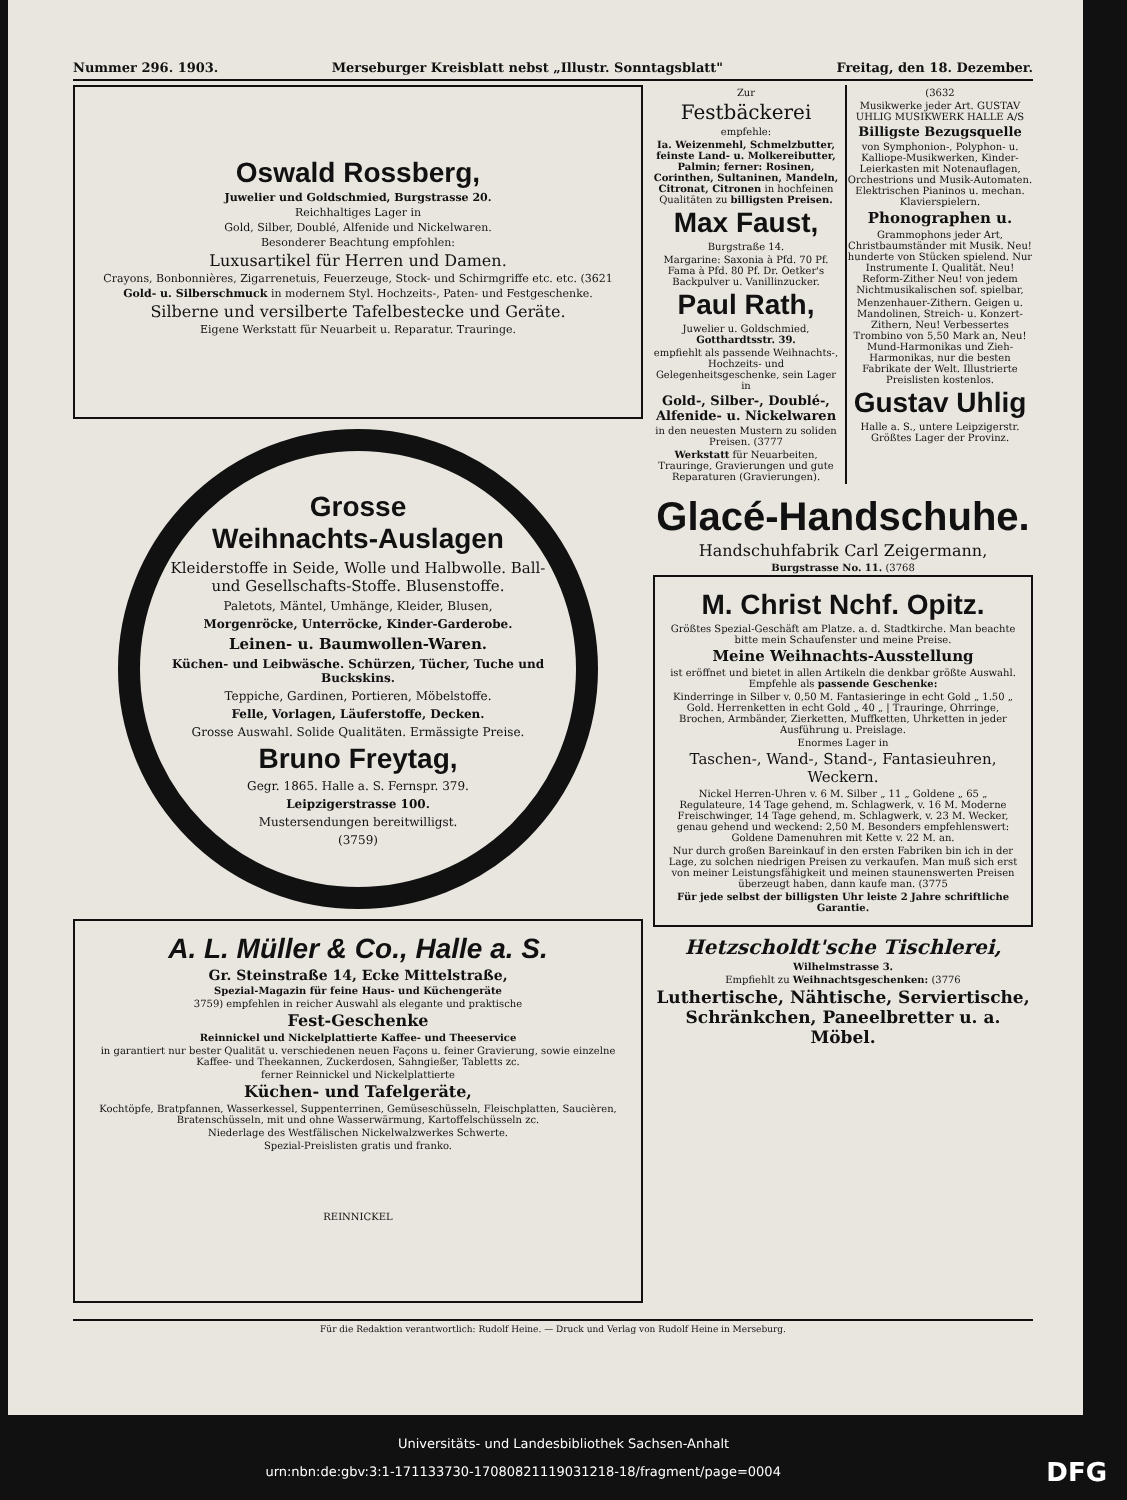Nummer 296. 1903. Merseburger Kreisblatt nebst „Illustr. Sonntagsblatt" Freitag, den 18. Dezember.
Oswald Rossberg,
Juwelier und Goldschmied, Burgstrasse 20.
Reichhaltiges Lager in
Gold, Silber, Doublé, Alfenide und Nickelwaren.
Besonderer Beachtung empfohlen:
Luxusartikel für Herren und Damen.
Crayons, Bonbonnières, Zigarrenetuis, Feuerzeuge, Stock- und Schirmgriffe etc. etc. (3621
Gold- u. Silberschmuck in modernem Styl. Hochzeits-, Paten- und Festgeschenke.
Silberne und versilberte Tafelbestecke und Geräte.
Eigene Werkstatt für Neuarbeit u. Reparatur. Trauringe.
Grosse
Weihnachts-Auslagen
Kleiderstoffe in Seide, Wolle und Halbwolle. Ball- und Gesellschafts-Stoffe. Blusenstoffe.
Paletots, Mäntel, Umhänge, Kleider, Blusen,
Morgenröcke, Unterröcke, Kinder-Garderobe.
Leinen- u. Baumwollen-Waren.
Küchen- und Leibwäsche. Schürzen, Tücher, Tuche und Buckskins.
Teppiche, Gardinen, Portieren, Möbelstoffe.
Felle, Vorlagen, Läuferstoffe, Decken.
Grosse Auswahl. Solide Qualitäten. Ermässigte Preise.
Bruno Freytag,
Gegr. 1865. Halle a. S. Fernspr. 379.
Leipzigerstrasse 100.
Mustersendungen bereitwilligst.
(3759)
A. L. Müller & Co., Halle a. S.
Gr. Steinstraße 14, Ecke Mittelstraße,
Spezial-Magazin für feine Haus- und Küchengeräte
3759) empfehlen in reicher Auswahl als elegante und praktische
Fest-Geschenke
Reinnickel und Nickelplattierte Kaffee- und Theeservice
in garantiert nur bester Qualität u. verschiedenen neuen Façons u. feiner Gravierung, sowie einzelne Kaffee- und Theekannen, Zuckerdosen, Sahngießer, Tabletts zc.
ferner Reinnickel und Nickelplattierte
Küchen- und Tafelgeräte,
Kochtöpfe, Bratpfannen, Wasserkessel, Suppenterrinen, Gemüseschüsseln, Fleischplatten, Saucièren, Bratenschüsseln, mit und ohne Wasserwärmung, Kartoffelschüsseln zc.
Niederlage des Westfälischen Nickelwalzwerkes Schwerte.
Spezial-Preislisten gratis und franko.
REINNICKEL
Zur
Festbäckerei
empfehle:
Ia. Weizenmehl, Schmelzbutter, feinste Land- u. Molkereibutter, Palmin; ferner: Rosinen, Corinthen, Sultaninen, Mandeln, Citronat, Citronen in hochfeinen Qualitäten zu billigsten Preisen.
Max Faust,
Burgstraße 14.
Margarine: Saxonia à Pfd. 70 Pf. Fama à Pfd. 80 Pf. Dr. Oetker's Backpulver u. Vanillinzucker.
Paul Rath,
Juwelier u. Goldschmied, Gotthardtsstr. 39.
empfiehlt als passende Weihnachts-, Hochzeits- und Gelegenheitsgeschenke, sein Lager in
Gold-, Silber-, Doublé-, Alfenide- u. Nickelwaren
in den neuesten Mustern zu soliden Preisen. (3777
Werkstatt für Neuarbeiten, Trauringe, Gravierungen und gute Reparaturen (Gravierungen).
(3632
Musikwerke jeder Art. GUSTAV UHLIG MUSIKWERK HALLE A/S
Billigste Bezugsquelle
von Symphonion-, Polyphon- u. Kalliope-Musikwerken, Kinder-Leierkasten mit Notenauflagen, Orchestrions und Musik-Automaten. Elektrischen Pianinos u. mechan. Klavierspielern.
Phonographen u.
Grammophons jeder Art, Christbaumständer mit Musik. Neu! hunderte von Stücken spielend. Nur Instrumente I. Qualität. Neu! Reform-Zither Neu! von jedem Nichtmusikalischen sof. spielbar,
Menzenhauer-Zithern. Geigen u. Mandolinen, Streich- u. Konzert-Zithern, Neu! Verbessertes Trombino von 5,50 Mark an, Neu! Mund-Harmonikas und Zieh-Harmonikas, nur die besten Fabrikate der Welt. Illustrierte Preislisten kostenlos.
Gustav Uhlig
Halle a. S., untere Leipzigerstr. Größtes Lager der Provinz.
Glacé-Handschuhe.
Handschuhfabrik Carl Zeigermann,
Burgstrasse No. 11. (3768
M. Christ Nchf. Opitz.
Größtes Spezial-Geschäft am Platze. a. d. Stadtkirche. Man beachte bitte mein Schaufenster und meine Preise.
Meine Weihnachts-Ausstellung
ist eröffnet und bietet in allen Artikeln die denkbar größte Auswahl. Empfehle als passende Geschenke:
Kinderringe in Silber v. 0,50 M. Fantasieringe in echt Gold „ 1.50 „ Gold. Herrenketten in echt Gold „ 40 „ | Trauringe, Ohrringe, Brochen, Armbänder, Zierketten, Muffketten, Uhrketten in jeder Ausführung u. Preislage.
Enormes Lager in
Taschen-, Wand-, Stand-, Fantasieuhren, Weckern.
Nickel Herren-Uhren v. 6 M. Silber „ 11 „ Goldene „ 65 „ Regulateure, 14 Tage gehend, m. Schlagwerk, v. 16 M. Moderne Freischwinger, 14 Tage gehend, m. Schlagwerk, v. 23 M. Wecker, genau gehend und weckend: 2,50 M. Besonders empfehlenswert: Goldene Damenuhren mit Kette v. 22 M. an.
Nur durch großen Bareinkauf in den ersten Fabriken bin ich in der Lage, zu solchen niedrigen Preisen zu verkaufen. Man muß sich erst von meiner Leistungsfähigkeit und meinen staunenswerten Preisen überzeugt haben, dann kaufe man. (3775
Für jede selbst der billigsten Uhr leiste 2 Jahre schriftliche Garantie.
Hetzscholdt'sche Tischlerei,
Wilhelmstrasse 3.
Empfiehlt zu Weihnachtsgeschenken: (3776
Luthertische, Nähtische, Serviertische, Schränkchen, Paneelbretter u. a. Möbel.
Für die Redaktion verantwortlich: Rudolf Heine. — Druck und Verlag von Rudolf Heine in Merseburg.
Universitäts- und Landesbibliothek Sachsen-Anhalt
urn:nbn:de:gbv:3:1-171133730-17080821119031218-18/fragment/page=0004 DFG